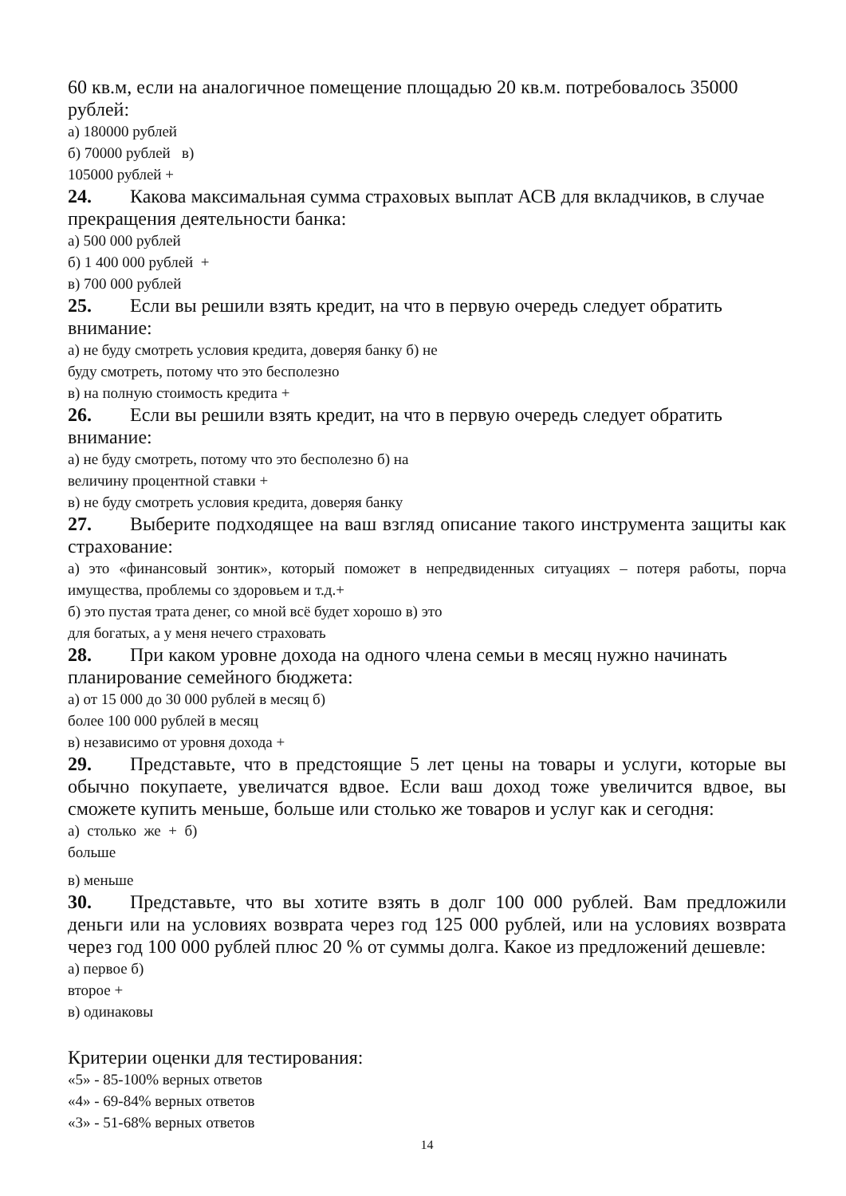60 кв.м, если на аналогичное помещение площадью 20 кв.м. потребовалось 35000 рублей:
а) 180000 рублей
б) 70000 рублей в)
105000 рублей +
24. Какова максимальная сумма страховых выплат АСВ для вкладчиков, в случае прекращения деятельности банка:
а) 500 000 рублей
б) 1 400 000 рублей +
в) 700 000 рублей
25. Если вы решили взять кредит, на что в первую очередь следует обратить внимание:
а) не буду смотреть условия кредита, доверяя банку б) не
буду смотреть, потому что это бесполезно
в) на полную стоимость кредита +
26. Если вы решили взять кредит, на что в первую очередь следует обратить внимание:
а) не буду смотреть, потому что это бесполезно б) на
величину процентной ставки +
в) не буду смотреть условия кредита, доверяя банку
27. Выберите подходящее на ваш взгляд описание такого инструмента защиты как страхование:
а) это «финансовый зонтик», который поможет в непредвиденных ситуациях – потеря работы, порча имущества, проблемы со здоровьем и т.д.+
б) это пустая трата денег, со мной всё будет хорошо в) это
для богатых, а у меня нечего страховать
28. При каком уровне дохода на одного члена семьи в месяц нужно начинать планирование семейного бюджета:
а) от 15 000 до 30 000 рублей в месяц б)
более 100 000 рублей в месяц
в) независимо от уровня дохода +
29. Представьте, что в предстоящие 5 лет цены на товары и услуги, которые вы обычно покупаете, увеличатся вдвое. Если ваш доход тоже увеличится вдвое, вы сможете купить меньше, больше или столько же товаров и услуг как и сегодня:
а) столько же + б)
больше
в) меньше
30. Представьте, что вы хотите взять в долг 100 000 рублей. Вам предложили деньги или на условиях возврата через год 125 000 рублей, или на условиях возврата через год 100 000 рублей плюс 20 % от суммы долга. Какое из предложений дешевле:
а) первое б)
второе +
в) одинаковы
Критерии оценки для тестирования:
«5» - 85-100% верных ответов
«4» - 69-84% верных ответов
«3» - 51-68% верных ответов
14